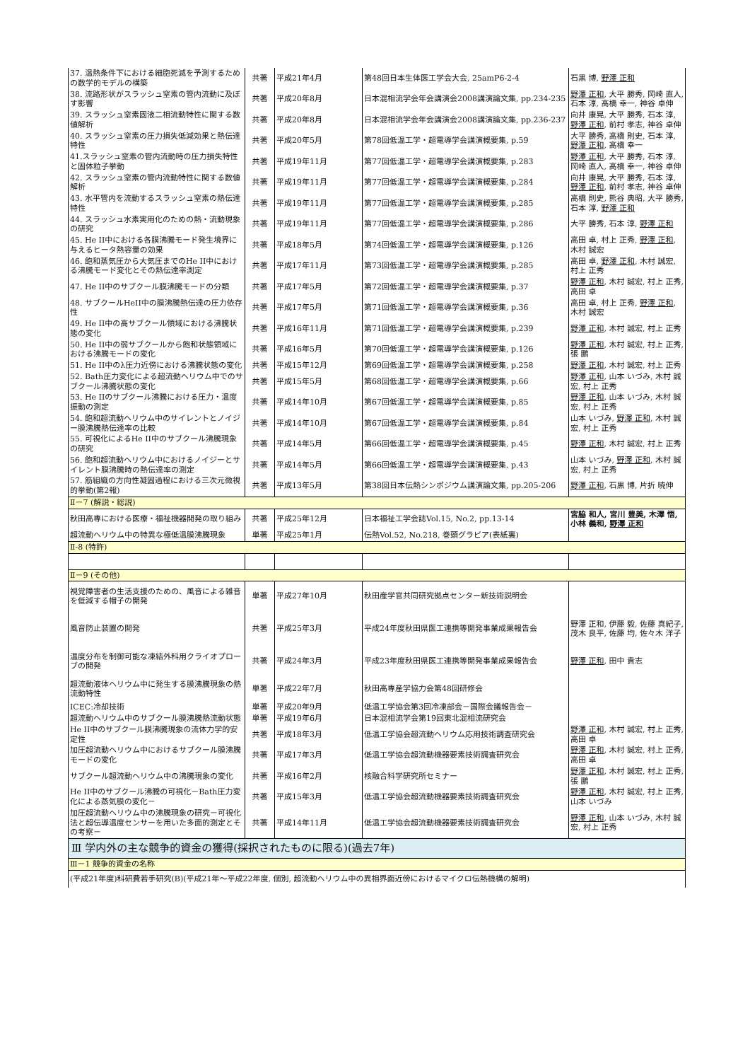| 37. 温熱条件下における細胞死滅を予測するための数学的モデルの構築 | 共著 | 平成21年4月 | 第48回日本生体医工学会大会, 25amP6-2-4 | 石黒 博, 野澤 正和 |
| 38. 流路形状がスラッシュ窒素の管内流動に及ぼす影響 | 共著 | 平成20年8月 | 日本混相流学会年会講演会2008講演論文集, pp.234-235 | 野澤 正和 , 大平 勝秀, 岡崎 直人, 石本 淳, 高橋 幸一, 神谷 卓伸 |
| 39. スラッシュ窒素固液二相流動特性に関する数値解析 | 共著 | 平成20年8月 | 日本混相流学会年会講演会2008講演論文集, pp.236-237 | 向井 康晃, 大平 勝秀, 石本 淳, 野澤 正和 , 前村 孝志, 神谷 卓伸 |
| 40. スラッシュ窒素の圧力損失低減効果と熱伝達特性 | 共著 | 平成20年5月 | 第78回低温工学・超電導学会講演概要集, p.59 | 大平 勝秀, 高橋 則史, 石本 淳, 野澤 正和 , 高橋 幸一 |
| 41.スラッシュ窒素の管内流動時の圧力損失特性と固体粒子挙動 | 共著 | 平成19年11月 | 第77回低温工学・超電導学会講演概要集, p.283 | 野澤 正和 , 大平 勝秀, 石本 淳, 岡崎 直人, 高橋 幸一, 神谷 卓伸 |
| 42. スラッシュ窒素の管内流動特性に関する数値解析 | 共著 | 平成19年11月 | 第77回低温工学・超電導学会講演概要集, p.284 | 向井 康晃, 大平 勝秀, 石本 淳, 野澤 正和 , 前村 孝志, 神谷 卓伸 |
| 43. 水平管内を流動するスラッシュ窒素の熱伝達特性 | 共著 | 平成19年11月 | 第77回低温工学・超電導学会講演概要集, p.285 | 高橋 則史, 熊谷 典昭, 大平 勝秀, 石本 淳, 野澤 正和 |
| 44. スラッシュ水素実用化のための熱・流動現象の研究 | 共著 | 平成19年11月 | 第77回低温工学・超電導学会講演概要集, p.286 | 大平 勝秀, 石本 淳, 野澤 正和 |
| 45. He II中における各膜沸騰モード発生境界に与えるヒータ熱容量の効果 | 共著 | 平成18年5月 | 第74回低温工学・超電導学会講演概要集, p.126 | 高田 卓, 村上 正秀, 野澤 正和 , 木村 誠宏 |
| 46. 飽和蒸気圧から大気圧までのHe II中における沸騰モード変化とその熱伝達率測定 | 共著 | 平成17年11月 | 第73回低温工学・超電導学会講演概要集, p.285 | 高田 卓, 野澤 正和 , 木村 誠宏, 村上 正秀 |
| 47. He II中のサブクール膜沸騰モードの分類 | 共著 | 平成17年5月 | 第72回低温工学・超電導学会講演概要集, p.37 | 野澤 正和 , 木村 誠宏, 村上 正秀, 高田 卓 |
| 48. サブクールHeII中の膜沸騰熱伝達の圧力依存性 | 共著 | 平成17年5月 | 第71回低温工学・超電導学会講演概要集, p.36 | 高田 卓, 村上 正秀, 野澤 正和 , 木村 誠宏 |
| 49. He II中の高サブクール領域における沸騰状態の変化 | 共著 | 平成16年11月 | 第71回低温工学・超電導学会講演概要集, p.239 | 野澤 正和 , 木村 誠宏, 村上 正秀 |
| 50. He II中の弱サブクールから飽和状態領域における沸騰モードの変化 | 共著 | 平成16年5月 | 第70回低温工学・超電導学会講演概要集, p.126 | 野澤 正和 , 木村 誠宏, 村上 正秀, 張 鵬 |
| 51. He II中のλ圧力近傍における沸騰状態の変化 | 共著 | 平成15年12月 | 第69回低温工学・超電導学会講演概要集, p.258 | 野澤 正和 , 木村 誠宏, 村上 正秀 |
| 52. Bath圧力変化による超流動ヘリウム中でのサブクール沸騰状態の変化 | 共著 | 平成15年5月 | 第68回低温工学・超電導学会講演概要集, p.66 | 野澤 正和 , 山本 いづみ, 木村 誠宏, 村上 正秀 |
| 53. He IIのサブクール沸騰における圧力・温度振動の測定 | 共著 | 平成14年10月 | 第67回低温工学・超電導学会講演概要集, p.85 | 野澤 正和 , 山本 いづみ, 木村 誠宏, 村上 正秀 |
| 54. 飽和超流動ヘリウム中のサイレントとノイジー膜沸騰熱伝達率の比較 | 共著 | 平成14年10月 | 第67回低温工学・超電導学会講演概要集, p.84 | 山本 いづみ, 野澤 正和 , 木村 誠宏, 村上 正秀 |
| 55. 可視化によるHe II中のサブクール沸騰現象の研究 | 共著 | 平成14年5月 | 第66回低温工学・超電導学会講演概要集, p.45 | 野澤 正和 , 木村 誠宏, 村上 正秀 |
| 56. 飽和超流動ヘリウム中におけるノイジーとサイレント膜沸騰時の熱伝達率の測定 | 共著 | 平成14年5月 | 第66回低温工学・超電導学会講演概要集, p.43 | 山本 いづみ, 野澤 正和 , 木村 誠宏, 村上 正秀 |
| 57. 筋組織の方向性凝固過程における三次元微視的挙動(第2報) | 共著 | 平成13年5月 | 第38回日本伝熱シンポジウム講演論文集, pp.205-206 | 野澤 正和 , 石黒 博, 片折 暁伸 |
| Ⅱ－7 (解説・総説) | | | | |
| 秋田高専における医療・福祉機器開発の取り組み | 共著 | 平成25年12月 | 日本福祉工学会誌Vol.15, No.2, pp.13-14 | 宮脇 和人, 宮川 豊美, 木澤 悟, 小林 義和, 野澤 正和 |
| 超流動ヘリウム中の特異な極低温膜沸騰現象 | 単著 | 平成25年1月 | 伝熱Vol.52, No.218, 巻頭グラビア(表紙裏) | |
| Ⅱ-8 (特許) | | | | |
| Ⅱ－9 (その他) | | | | |
| 視覚障害者の生活支援のための、風音による雑音を低減する帽子の開発 | 単著 | 平成27年10月 | 秋田産学官共同研究拠点センター新技術説明会 | |
| 風音防止装置の開発 | 共著 | 平成25年3月 | 平成24年度秋田県医工連携等開発事業成果報告会 | 野澤 正和, 伊藤 毅, 佐藤 真紀子, 茂木 良平, 佐藤 均, 佐々木 洋子 |
| 温度分布を制御可能な凍結外科用クライオプローブの開発 | 共著 | 平成24年3月 | 平成23年度秋田県医工連携等開発事業成果報告会 | 野澤 正和 , 田中 貴志 |
| 超流動液体ヘリウム中に発生する膜沸騰現象の熱流動特性 | 単著 | 平成22年7月 | 秋田高専産学協力会第48回研修会 | |
| ICEC:冷却技術 | 単著 | 平成20年9月 | 低温工学協会第3回冷凍部会－国際会議報告会－ | |
| 超流動ヘリウム中のサブクール膜沸騰熱流動状態 | 単著 | 平成19年6月 | 日本混相流学会第19回東北混相流研究会 | |
| He II中のサブクール膜沸騰現象の流体力学的安定性 | 共著 | 平成18年3月 | 低温工学協会超流動ヘリウム応用技術調査研究会 | 野澤 正和 , 木村 誠宏, 村上 正秀, 高田 卓 |
| 加圧超流動ヘリウム中におけるサブクール膜沸騰モードの変化 | 共著 | 平成17年3月 | 低温工学協会超流動機器要素技術調査研究会 | 野澤 正和 , 木村 誠宏, 村上 正秀, 高田 卓 |
| サブクール超流動ヘリウム中の沸騰現象の変化 | 共著 | 平成16年2月 | 核融合科学研究所セミナー | 野澤 正和 , 木村 誠宏, 村上 正秀, 張 鵬 |
| He II中のサブクール沸騰の可視化－Bath圧力変化による蒸気膜の変化－ | 共著 | 平成15年3月 | 低温工学協会超流動機器要素技術調査研究会 | 野澤 正和 , 木村 誠宏, 村上 正秀, 山本 いづみ |
| 加圧超流動ヘリウム中の沸騰現象の研究－可視化法と超伝導温度センサーを用いた多面的測定とその考察－ | 共著 | 平成14年11月 | 低温工学協会超流動機器要素技術調査研究会 | 野澤 正和 , 山本 いづみ, 木村 誠宏, 村上 正秀 |
| Ⅲ 学内外の主な競争的資金の獲得(採択されたものに限る)(過去7年) | | | | |
| Ⅲ－1 競争的資金の名称 | | | | |
| (平成21年度)科研費若手研究(B)(平成21年～平成22年度, 個別, 超流動ヘリウム中の異相界面近傍におけるマイクロ伝熱機構の解明) | | | | |